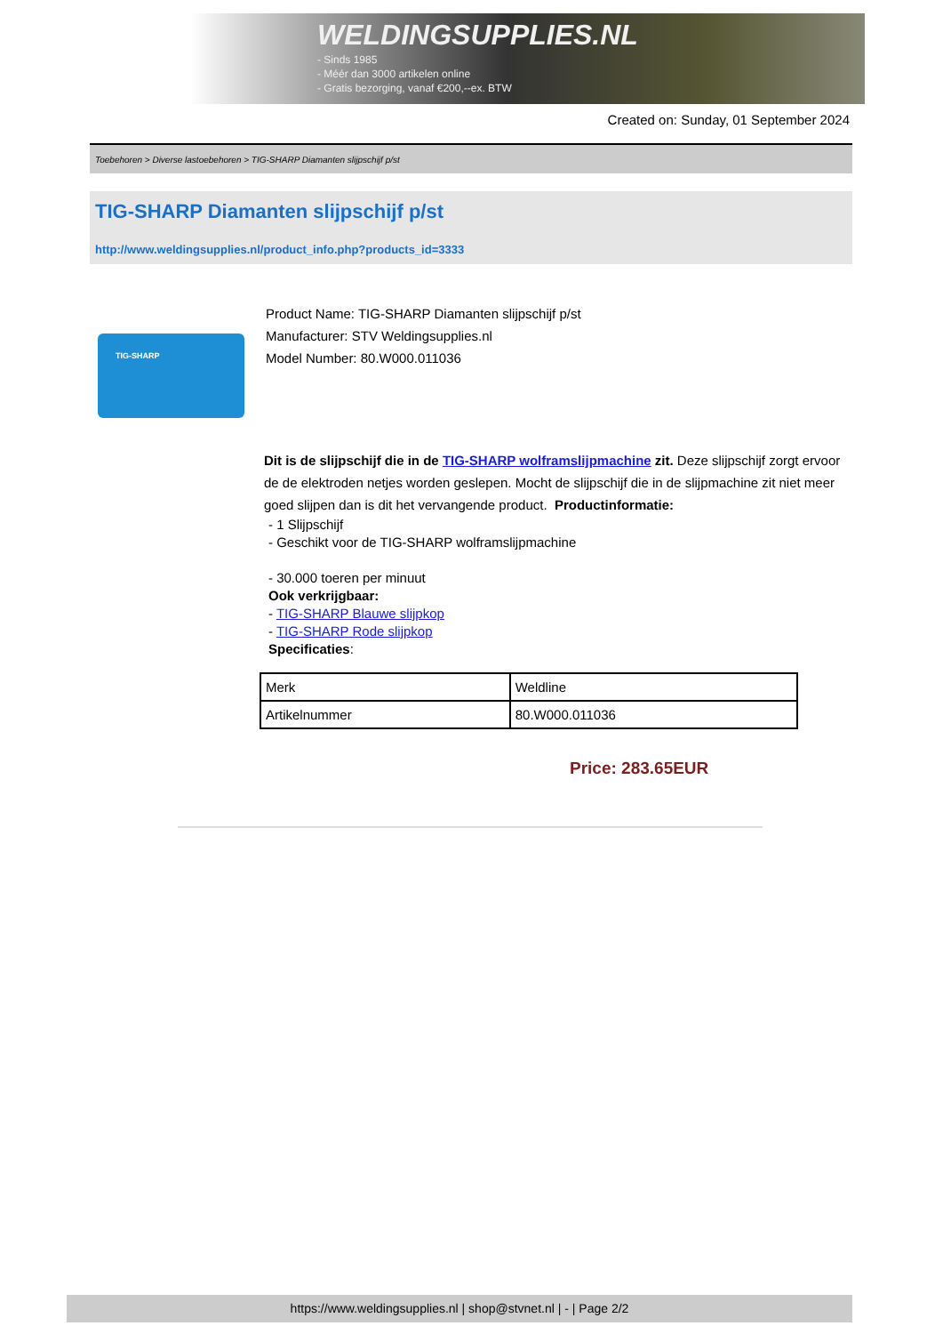WELDINGSUPPLIES.NL
- Sinds 1985
- Méér dan 3000 artikelen online
- Gratis bezorging, vanaf €200,--ex. BTW
Created on: Sunday, 01 September 2024
Toebehoren > Diverse lastoebehoren > TIG-SHARP Diamanten slijpschijf p/st
TIG-SHARP Diamanten slijpschijf p/st
http://www.weldingsupplies.nl/product_info.php?products_id=3333
TIG-SHARP
Product Name: TIG-SHARP Diamanten slijpschijf p/st
Manufacturer: STV Weldingsupplies.nl
Model Number: 80.W000.011036
Dit is de slijpschijf die in de TIG-SHARP wolframslijpmachine zit. Deze slijpschijf zorgt ervoor de de elektroden netjes worden geslepen. Mocht de slijpschijf die in de slijpmachine zit niet meer goed slijpen dan is dit het vervangende product. Productinformatie:
- 1 Slijpschijf
- Geschikt voor de TIG-SHARP wolframslijpmachine
- 30.000 toeren per minuut
Ook verkrijgbaar:
- TIG-SHARP Blauwe slijpkop
- TIG-SHARP Rode slijpkop
Specificaties:
| Merk | Weldline |
| Artikelnummer | 80.W000.011036 |
Price: 283.65EUR
https://www.weldingsupplies.nl | shop@stvnet.nl | - | Page 2/2